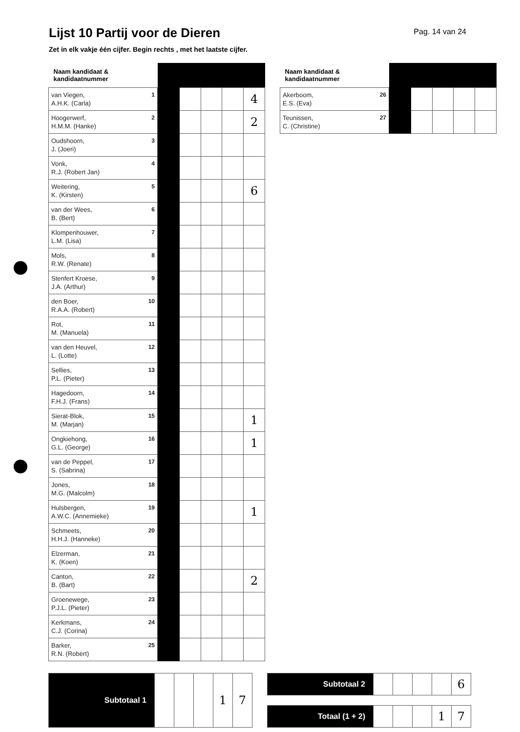Lijst 10 Partij voor de Dieren
Pag. 14 van 24
Zet in elk vakje één cijfer. Begin rechts , met het laatste cijfer.
| Naam kandidaat & kandidaatnummer | | | | | |
| --- | --- | --- | --- | --- | --- |
| 1 van Viegen, A.H.K. (Carla) | | | | | 4 |
| 2 Hoogerwerf, H.M.M. (Hanke) | | | | | 2 |
| 3 Oudshoorn, J. (Joeri) | | | | | |
| 4 Vonk, R.J. (Robert Jan) | | | | | |
| 5 Weitering, K. (Kirsten) | | | | | 6 |
| 6 van der Wees, B. (Bert) | | | | | |
| 7 Klompenhouwer, L.M. (Lisa) | | | | | |
| 8 Mols, R.W. (Renate) | | | | | |
| 9 Stenfert Kroese, J.A. (Arthur) | | | | | |
| 10 den Boer, R.A.A. (Robert) | | | | | |
| 11 Rot, M. (Manuela) | | | | | |
| 12 van den Heuvel, L. (Lotte) | | | | | |
| 13 Sellies, P.L. (Pieter) | | | | | |
| 14 Hagedoorn, F.H.J. (Frans) | | | | | |
| 15 Sierat-Blok, M. (Marjan) | | | | | 1 |
| 16 Ongkiehong, G.L. (George) | | | | | 1 |
| 17 van de Peppel, S. (Sabrina) | | | | | |
| 18 Jones, M.G. (Malcolm) | | | | | |
| 19 Hulsbergen, A.W.C. (Annemieke) | | | | | 1 |
| 20 Schmeets, H.H.J. (Hanneke) | | | | | |
| 21 Elzerman, K. (Koen) | | | | | |
| 22 Canton, B. (Bart) | | | | | 2 |
| 23 Groenewege, P.J.L. (Pieter) | | | | | |
| 24 Kerkmans, C.J. (Corina) | | | | | |
| 25 Barker, R.N. (Robert) | | | | | |
| Naam kandidaat & kandidaatnummer | | | | | |
| --- | --- | --- | --- | --- | --- |
| 26 Akerboom, E.S. (Eva) | | | | | |
| 27 Teunissen, C. (Christine) | | | | | |
| Subtotaal 1 | | | | 1 | 7 |
| Subtotaal 2 | | | | | 6 |
| Totaal (1 + 2) | | | | 1 | 7 |